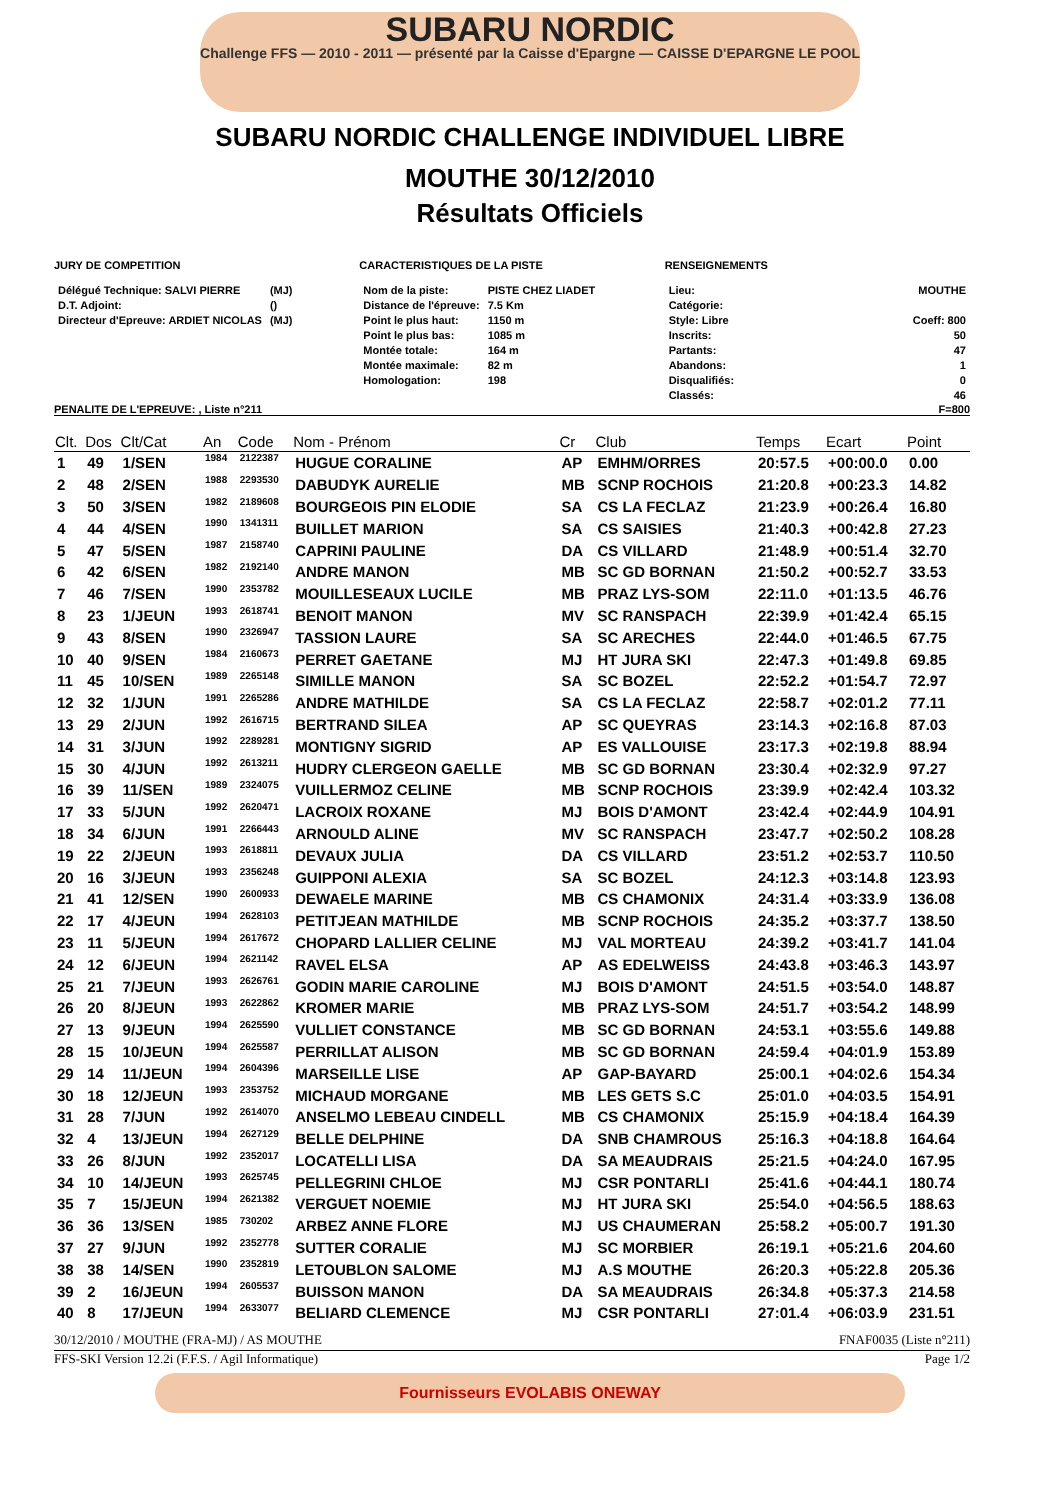SUBARU NORDIC
Challenge FFS — 2010 - 2011 — présenté par la Caisse d'Epargne — CAISSE D'EPARGNE LE POOL
SUBARU NORDIC CHALLENGE INDIVIDUEL LIBRE
MOUTHE 30/12/2010
Résultats Officiels
JURY DE COMPETITION
| Délégué Technique: SALVI PIERRE | (MJ) |
| D.T. Adjoint: | () |
| Directeur d'Epreuve: ARDIET NICOLAS | (MJ) |
CARACTERISTIQUES DE LA PISTE
| Nom de la piste: | PISTE CHEZ LIADET |
| Distance de l'épreuve: | 7.5 Km |
| Point le plus haut: | 1150 m |
| Point le plus bas: | 1085 m |
| Montée totale: | 164 m |
| Montée maximale: | 82 m |
| Homologation: | 198 |
RENSEIGNEMENTS
| Lieu: | MOUTHE |
| Catégorie: | |
| Style: Libre | Coeff: 800 |
| Inscrits: | 50 |
| Partants: | 47 |
| Abandons: | 1 |
| Disqualifiés: | 0 |
| Classés: | 46 |
PENALITE DE L'EPREUVE: , Liste n°211 F=800
| Clt. | Dos | Clt/Cat | An | Code | Nom - Prénom | Cr | Club | Temps | Ecart | Point |
| --- | --- | --- | --- | --- | --- | --- | --- | --- | --- | --- |
| 1 | 49 | 1/SEN | 1984 | 2122387 | HUGUE CORALINE | AP | EMHM/ORRES | 20:57.5 | +00:00.0 | 0.00 |
| 2 | 48 | 2/SEN | 1988 | 2293530 | DABUDYK AURELIE | MB | SCNP ROCHOIS | 21:20.8 | +00:23.3 | 14.82 |
| 3 | 50 | 3/SEN | 1982 | 2189608 | BOURGEOIS PIN ELODIE | SA | CS LA FECLAZ | 21:23.9 | +00:26.4 | 16.80 |
| 4 | 44 | 4/SEN | 1990 | 1341311 | BUILLET MARION | SA | CS SAISIES | 21:40.3 | +00:42.8 | 27.23 |
| 5 | 47 | 5/SEN | 1987 | 2158740 | CAPRINI PAULINE | DA | CS VILLARD | 21:48.9 | +00:51.4 | 32.70 |
| 6 | 42 | 6/SEN | 1982 | 2192140 | ANDRE MANON | MB | SC GD BORNAN | 21:50.2 | +00:52.7 | 33.53 |
| 7 | 46 | 7/SEN | 1990 | 2353782 | MOUILLESEAUX LUCILE | MB | PRAZ LYS-SOM | 22:11.0 | +01:13.5 | 46.76 |
| 8 | 23 | 1/JEUN | 1993 | 2618741 | BENOIT MANON | MV | SC RANSPACH | 22:39.9 | +01:42.4 | 65.15 |
| 9 | 43 | 8/SEN | 1990 | 2326947 | TASSION LAURE | SA | SC ARECHES | 22:44.0 | +01:46.5 | 67.75 |
| 10 | 40 | 9/SEN | 1984 | 2160673 | PERRET GAETANE | MJ | HT JURA SKI | 22:47.3 | +01:49.8 | 69.85 |
| 11 | 45 | 10/SEN | 1989 | 2265148 | SIMILLE MANON | SA | SC BOZEL | 22:52.2 | +01:54.7 | 72.97 |
| 12 | 32 | 1/JUN | 1991 | 2265286 | ANDRE MATHILDE | SA | CS LA FECLAZ | 22:58.7 | +02:01.2 | 77.11 |
| 13 | 29 | 2/JUN | 1992 | 2616715 | BERTRAND SILEA | AP | SC QUEYRAS | 23:14.3 | +02:16.8 | 87.03 |
| 14 | 31 | 3/JUN | 1992 | 2289281 | MONTIGNY SIGRID | AP | ES VALLOUISE | 23:17.3 | +02:19.8 | 88.94 |
| 15 | 30 | 4/JUN | 1992 | 2613211 | HUDRY CLERGEON GAELLE | MB | SC GD BORNAN | 23:30.4 | +02:32.9 | 97.27 |
| 16 | 39 | 11/SEN | 1989 | 2324075 | VUILLERMOZ CELINE | MB | SCNP ROCHOIS | 23:39.9 | +02:42.4 | 103.32 |
| 17 | 33 | 5/JUN | 1992 | 2620471 | LACROIX ROXANE | MJ | BOIS D'AMONT | 23:42.4 | +02:44.9 | 104.91 |
| 18 | 34 | 6/JUN | 1991 | 2266443 | ARNOULD ALINE | MV | SC RANSPACH | 23:47.7 | +02:50.2 | 108.28 |
| 19 | 22 | 2/JEUN | 1993 | 2618811 | DEVAUX JULIA | DA | CS VILLARD | 23:51.2 | +02:53.7 | 110.50 |
| 20 | 16 | 3/JEUN | 1993 | 2356248 | GUIPPONI ALEXIA | SA | SC BOZEL | 24:12.3 | +03:14.8 | 123.93 |
| 21 | 41 | 12/SEN | 1990 | 2600933 | DEWAELE MARINE | MB | CS CHAMONIX | 24:31.4 | +03:33.9 | 136.08 |
| 22 | 17 | 4/JEUN | 1994 | 2628103 | PETITJEAN MATHILDE | MB | SCNP ROCHOIS | 24:35.2 | +03:37.7 | 138.50 |
| 23 | 11 | 5/JEUN | 1994 | 2617672 | CHOPARD LALLIER CELINE | MJ | VAL MORTEAU | 24:39.2 | +03:41.7 | 141.04 |
| 24 | 12 | 6/JEUN | 1994 | 2621142 | RAVEL ELSA | AP | AS EDELWEISS | 24:43.8 | +03:46.3 | 143.97 |
| 25 | 21 | 7/JEUN | 1993 | 2626761 | GODIN MARIE CAROLINE | MJ | BOIS D'AMONT | 24:51.5 | +03:54.0 | 148.87 |
| 26 | 20 | 8/JEUN | 1993 | 2622862 | KROMER MARIE | MB | PRAZ LYS-SOM | 24:51.7 | +03:54.2 | 148.99 |
| 27 | 13 | 9/JEUN | 1994 | 2625590 | VULLIET CONSTANCE | MB | SC GD BORNAN | 24:53.1 | +03:55.6 | 149.88 |
| 28 | 15 | 10/JEUN | 1994 | 2625587 | PERRILLAT ALISON | MB | SC GD BORNAN | 24:59.4 | +04:01.9 | 153.89 |
| 29 | 14 | 11/JEUN | 1994 | 2604396 | MARSEILLE LISE | AP | GAP-BAYARD | 25:00.1 | +04:02.6 | 154.34 |
| 30 | 18 | 12/JEUN | 1993 | 2353752 | MICHAUD MORGANE | MB | LES GETS S.C | 25:01.0 | +04:03.5 | 154.91 |
| 31 | 28 | 7/JUN | 1992 | 2614070 | ANSELMO LEBEAU CINDELL | MB | CS CHAMONIX | 25:15.9 | +04:18.4 | 164.39 |
| 32 | 4 | 13/JEUN | 1994 | 2627129 | BELLE DELPHINE | DA | SNB CHAMROUS | 25:16.3 | +04:18.8 | 164.64 |
| 33 | 26 | 8/JUN | 1992 | 2352017 | LOCATELLI LISA | DA | SA MEAUDRAIS | 25:21.5 | +04:24.0 | 167.95 |
| 34 | 10 | 14/JEUN | 1993 | 2625745 | PELLEGRINI CHLOE | MJ | CSR PONTARLI | 25:41.6 | +04:44.1 | 180.74 |
| 35 | 7 | 15/JEUN | 1994 | 2621382 | VERGUET NOEMIE | MJ | HT JURA SKI | 25:54.0 | +04:56.5 | 188.63 |
| 36 | 36 | 13/SEN | 1985 | 730202 | ARBEZ ANNE FLORE | MJ | US CHAUMERAN | 25:58.2 | +05:00.7 | 191.30 |
| 37 | 27 | 9/JUN | 1992 | 2352778 | SUTTER CORALIE | MJ | SC MORBIER | 26:19.1 | +05:21.6 | 204.60 |
| 38 | 38 | 14/SEN | 1990 | 2352819 | LETOUBLON SALOME | MJ | A.S MOUTHE | 26:20.3 | +05:22.8 | 205.36 |
| 39 | 2 | 16/JEUN | 1994 | 2605537 | BUISSON MANON | DA | SA MEAUDRAIS | 26:34.8 | +05:37.3 | 214.58 |
| 40 | 8 | 17/JEUN | 1994 | 2633077 | BELIARD CLEMENCE | MJ | CSR PONTARLI | 27:01.4 | +06:03.9 | 231.51 |
30/12/2010 / MOUTHE (FRA-MJ) / AS MOUTHE FNAF0035 (Liste n°211)
FFS-SKI Version 12.2i (F.F.S. / Agil Informatique) Page 1/2
Fournisseurs EVOLABIS ONEWAY